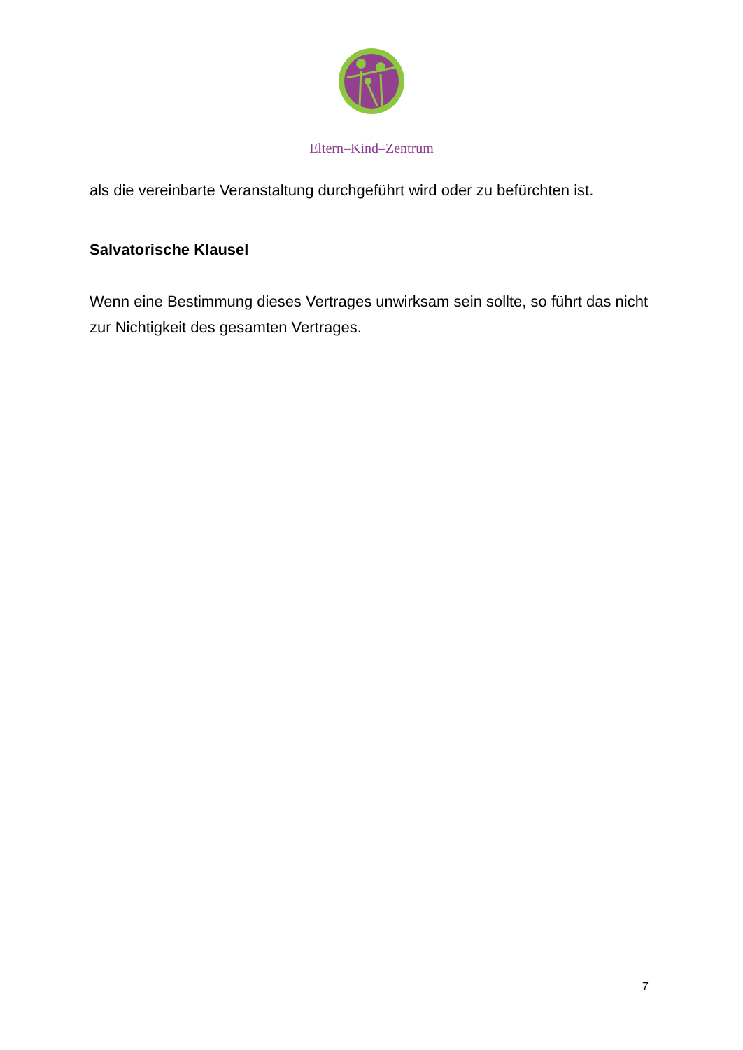Eltern–Kind–Zentrum
als die vereinbarte Veranstaltung durchgeführt wird oder zu befürchten ist.
Salvatorische Klausel
Wenn eine Bestimmung dieses Vertrages unwirksam sein sollte, so führt das nicht zur Nichtigkeit des gesamten Vertrages.
7